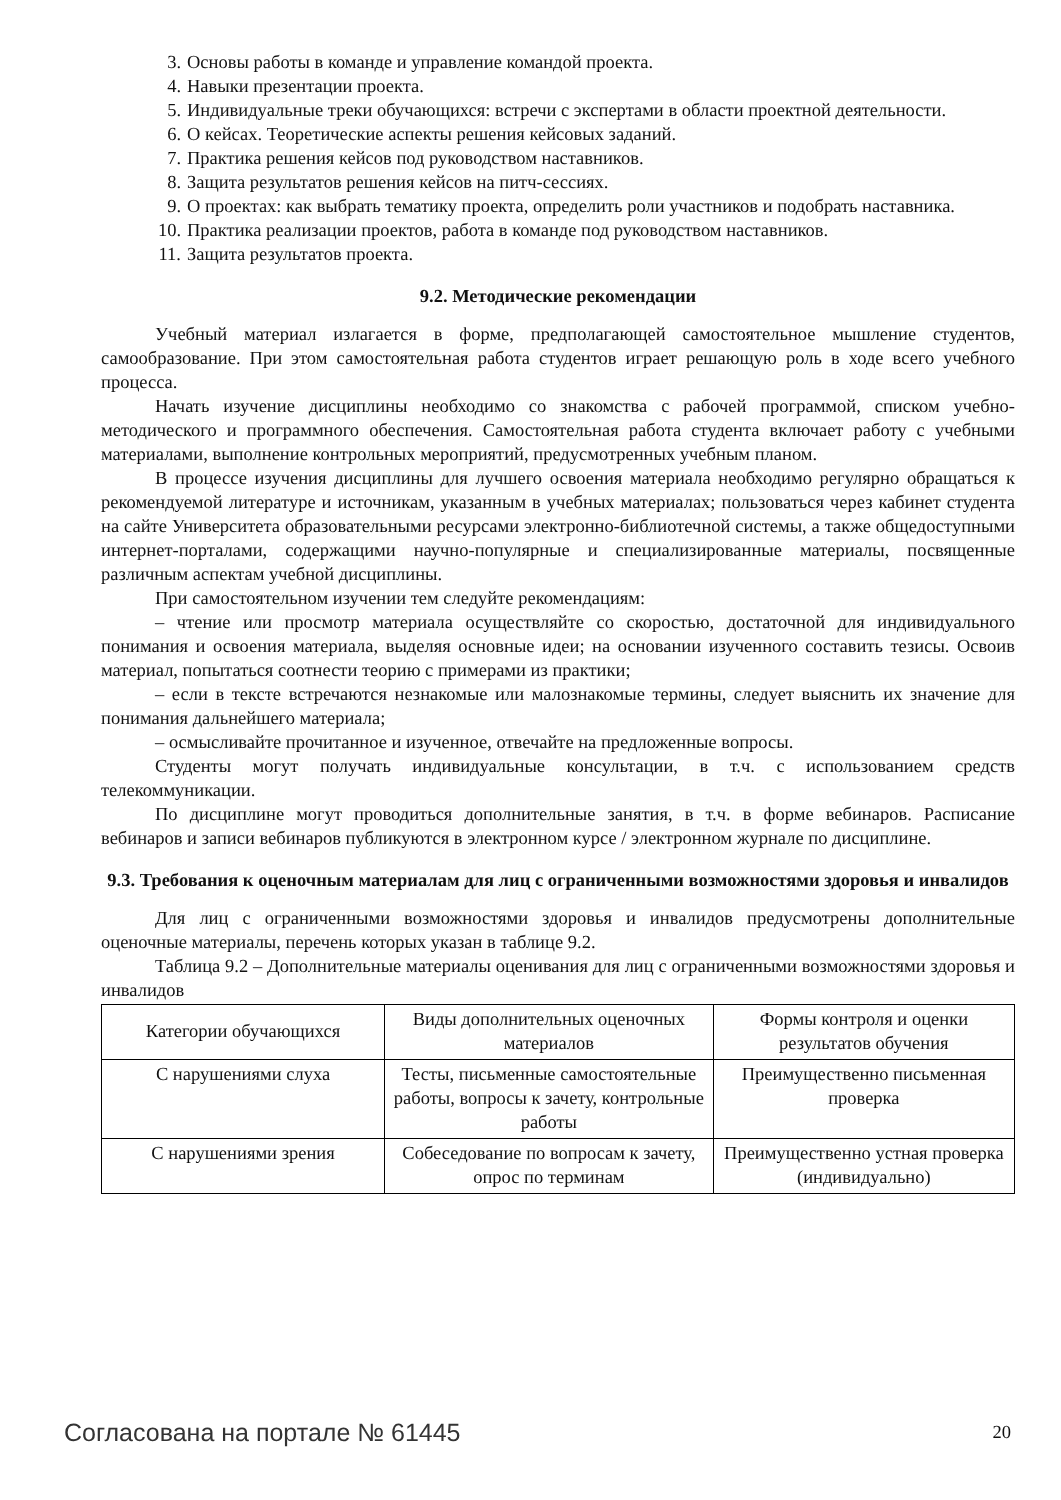3. Основы работы в команде и управление командой проекта.
4. Навыки презентации проекта.
5. Индивидуальные треки обучающихся: встречи с экспертами в области проектной деятельности.
6. О кейсах. Теоретические аспекты решения кейсовых заданий.
7. Практика решения кейсов под руководством наставников.
8. Защита результатов решения кейсов на питч-сессиях.
9. О проектах: как выбрать тематику проекта, определить роли участников и подобрать наставника.
10. Практика реализации проектов, работа в команде под руководством наставников.
11. Защита результатов проекта.
9.2. Методические рекомендации
Учебный материал излагается в форме, предполагающей самостоятельное мышление студентов, самообразование. При этом самостоятельная работа студентов играет решающую роль в ходе всего учебного процесса.
Начать изучение дисциплины необходимо со знакомства с рабочей программой, списком учебно-методического и программного обеспечения. Самостоятельная работа студента включает работу с учебными материалами, выполнение контрольных мероприятий, предусмотренных учебным планом.
В процессе изучения дисциплины для лучшего освоения материала необходимо регулярно обращаться к рекомендуемой литературе и источникам, указанным в учебных материалах; пользоваться через кабинет студента на сайте Университета образовательными ресурсами электронно-библиотечной системы, а также общедоступными интернет-порталами, содержащими научно-популярные и специализированные материалы, посвященные различным аспектам учебной дисциплины.
При самостоятельном изучении тем следуйте рекомендациям:
– чтение или просмотр материала осуществляйте со скоростью, достаточной для индивидуального понимания и освоения материала, выделяя основные идеи; на основании изученного составить тезисы. Освоив материал, попытаться соотнести теорию с примерами из практики;
– если в тексте встречаются незнакомые или малознакомые термины, следует выяснить их значение для понимания дальнейшего материала;
– осмысливайте прочитанное и изученное, отвечайте на предложенные вопросы.
Студенты могут получать индивидуальные консультации, в т.ч. с использованием средств телекоммуникации.
По дисциплине могут проводиться дополнительные занятия, в т.ч. в форме вебинаров. Расписание вебинаров и записи вебинаров публикуются в электронном курсе / электронном журнале по дисциплине.
9.3. Требования к оценочным материалам для лиц с ограниченными возможностями здоровья и инвалидов
Для лиц с ограниченными возможностями здоровья и инвалидов предусмотрены дополнительные оценочные материалы, перечень которых указан в таблице 9.2.
Таблица 9.2 – Дополнительные материалы оценивания для лиц с ограниченными возможностями здоровья и инвалидов
| Категории обучающихся | Виды дополнительных оценочных материалов | Формы контроля и оценки результатов обучения |
| С нарушениями слуха | Тесты, письменные самостоятельные работы, вопросы к зачету, контрольные работы | Преимущественно письменная проверка |
| С нарушениями зрения | Собеседование по вопросам к зачету, опрос по терминам | Преимущественно устная проверка (индивидуально) |
Согласована на портале № 61445 20